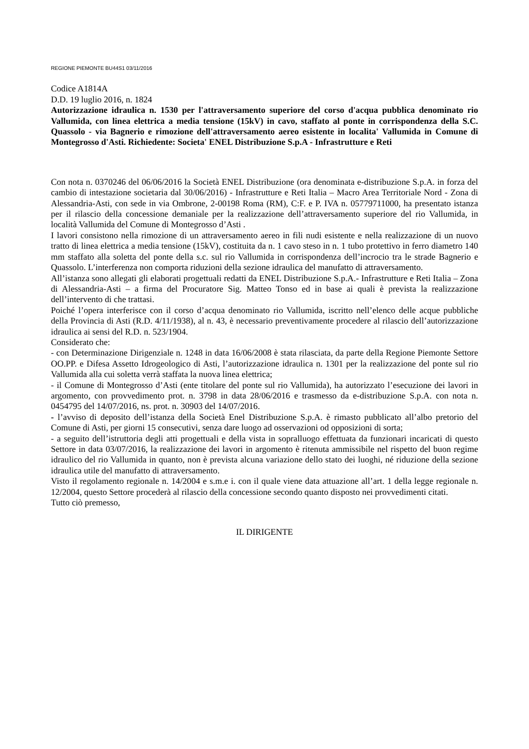REGIONE PIEMONTE BU44S1 03/11/2016
Codice A1814A
D.D. 19 luglio 2016, n. 1824
Autorizzazione idraulica n. 1530 per l'attraversamento superiore del corso d'acqua pubblica denominato rio Vallumida, con linea elettrica a media tensione (15kV) in cavo, staffato al ponte in corrispondenza della S.C. Quassolo - via Bagnerio e rimozione dell'attraversamento aereo esistente in localita' Vallumida in Comune di Montegrosso d'Asti. Richiedente: Societa' ENEL Distribuzione S.p.A - Infrastrutture e Reti
Con nota n. 0370246 del 06/06/2016 la Società ENEL Distribuzione (ora denominata e-distribuzione S.p.A. in forza del cambio di intestazione societaria dal 30/06/2016) - Infrastrutture e Reti Italia – Macro Area Territoriale Nord - Zona di Alessandria-Asti, con sede in via Ombrone, 2-00198 Roma (RM), C:F. e P. IVA n. 05779711000, ha presentato istanza per il rilascio della concessione demaniale per la realizzazione dell’attraversamento superiore del rio Vallumida, in località Vallumida del Comune di Montegrosso d’Asti .
I lavori consistono nella rimozione di un attraversamento aereo in fili nudi esistente e nella realizzazione di un nuovo tratto di linea elettrica a media tensione (15kV), costituita da n. 1 cavo steso in n. 1 tubo protettivo in ferro diametro 140 mm staffato alla soletta del ponte della s.c. sul rio Vallumida in corrispondenza dell’incrocio tra le strade Bagnerio e Quassolo. L’interferenza non comporta riduzioni della sezione idraulica del manufatto di attraversamento.
All’istanza sono allegati gli elaborati progettuali redatti da ENEL Distribuzione S.p.A.- Infrastrutture e Reti Italia – Zona di Alessandria-Asti – a firma del Procuratore Sig. Matteo Tonso ed in base ai quali è prevista la realizzazione dell’intervento di che trattasi.
Poiché l’opera interferisce con il corso d’acqua denominato rio Vallumida, iscritto nell’elenco delle acque pubbliche della Provincia di Asti (R.D. 4/11/1938), al n. 43, è necessario preventivamente procedere al rilascio dell’autorizzazione idraulica ai sensi del R.D. n. 523/1904.
Considerato che:
- con Determinazione Dirigenziale n. 1248 in data 16/06/2008 è stata rilasciata, da parte della Regione Piemonte Settore OO.PP. e Difesa Assetto Idrogeologico di Asti, l’autorizzazione idraulica n. 1301 per la realizzazione del ponte sul rio Vallumida alla cui soletta verrà staffata la nuova linea elettrica;
- il Comune di Montegrosso d’Asti (ente titolare del ponte sul rio Vallumida), ha autorizzato l’esecuzione dei lavori in argomento, con provvedimento prot. n. 3798 in data 28/06/2016 e trasmesso da e-distribuzione S.p.A. con nota n. 0454795 del 14/07/2016, ns. prot. n. 30903 del 14/07/2016.
- l’avviso di deposito dell’istanza della Società Enel Distribuzione S.p.A. è rimasto pubblicato all’albo pretorio del Comune di Asti, per giorni 15 consecutivi, senza dare luogo ad osservazioni od opposizioni di sorta;
- a seguito dell’istruttoria degli atti progettuali e della vista in sopralluogo effettuata da funzionari incaricati di questo Settore in data 03/07/2016, la realizzazione dei lavori in argomento è ritenuta ammissibile nel rispetto del buon regime idraulico del rio Vallumida in quanto, non è prevista alcuna variazione dello stato dei luoghi, né riduzione della sezione idraulica utile del manufatto di attraversamento.
Visto il regolamento regionale n. 14/2004 e s.m.e i. con il quale viene data attuazione all’art. 1 della legge regionale n. 12/2004, questo Settore procederà al rilascio della concessione secondo quanto disposto nei provvedimenti citati.
Tutto ciò premesso,
IL DIRIGENTE